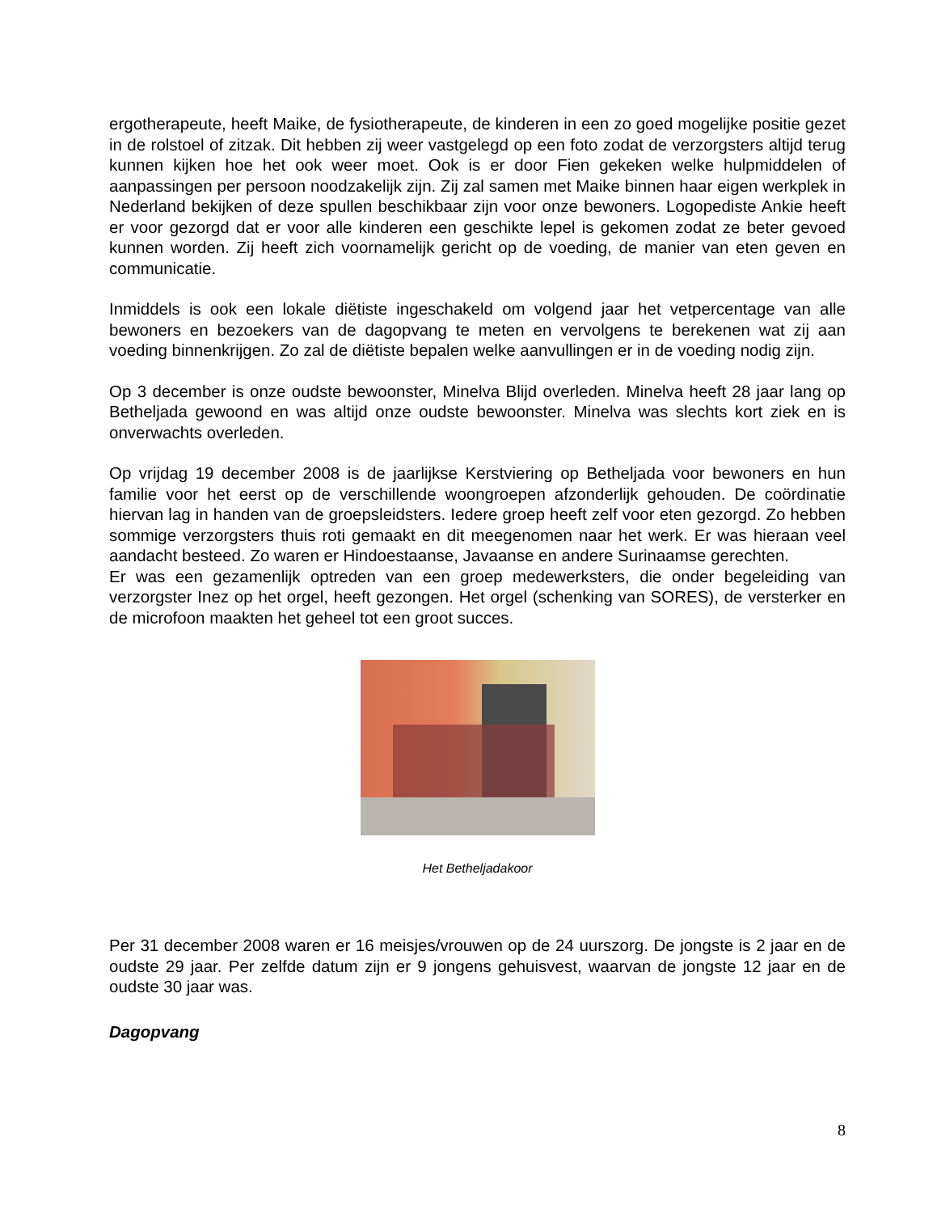ergotherapeute, heeft Maike, de fysiotherapeute, de kinderen in een zo goed mogelijke positie gezet in de rolstoel of zitzak. Dit hebben zij weer vastgelegd op een foto zodat de verzorgsters altijd terug kunnen kijken hoe het ook weer moet. Ook is er door Fien gekeken welke hulpmiddelen of aanpassingen per persoon noodzakelijk zijn. Zij zal samen met Maike binnen haar eigen werkplek in Nederland bekijken of deze spullen beschikbaar zijn voor onze bewoners. Logopediste Ankie heeft er voor gezorgd dat er voor alle kinderen een geschikte lepel is gekomen zodat ze beter gevoed kunnen worden. Zij heeft zich voornamelijk gericht op de voeding, de manier van eten geven en communicatie.
Inmiddels is ook een lokale diëtiste ingeschakeld om volgend jaar het vetpercentage van alle bewoners en bezoekers van de dagopvang te meten en vervolgens te berekenen wat zij aan voeding binnenkrijgen. Zo zal de diëtiste bepalen welke aanvullingen er in de voeding nodig zijn.
Op 3 december is onze oudste bewoonster, Minelva Blijd overleden. Minelva heeft 28 jaar lang op Betheljada gewoond en was altijd onze oudste bewoonster. Minelva was slechts kort ziek en is onverwachts overleden.
Op vrijdag 19 december 2008 is de jaarlijkse Kerstviering op Betheljada voor bewoners en hun familie voor het eerst op de verschillende woongroepen afzonderlijk gehouden. De coördinatie hiervan lag in handen van de groepsleidsters. Iedere groep heeft zelf voor eten gezorgd. Zo hebben sommige verzorgsters thuis roti gemaakt en dit meegenomen naar het werk. Er was hieraan veel aandacht besteed. Zo waren er Hindoestaanse, Javaanse en andere Surinaamse gerechten.
Er was een gezamenlijk optreden van een groep medewerksters, die onder begeleiding van verzorgster Inez op het orgel, heeft gezongen. Het orgel (schenking van SORES), de versterker en de microfoon maakten het geheel tot een groot succes.
Het Betheljadakoor
Per 31 december 2008 waren er 16 meisjes/vrouwen op de 24 uurszorg. De jongste is 2 jaar en de oudste 29 jaar. Per zelfde datum zijn er 9 jongens gehuisvest, waarvan de jongste 12 jaar en de oudste 30 jaar was.
Dagopvang
8